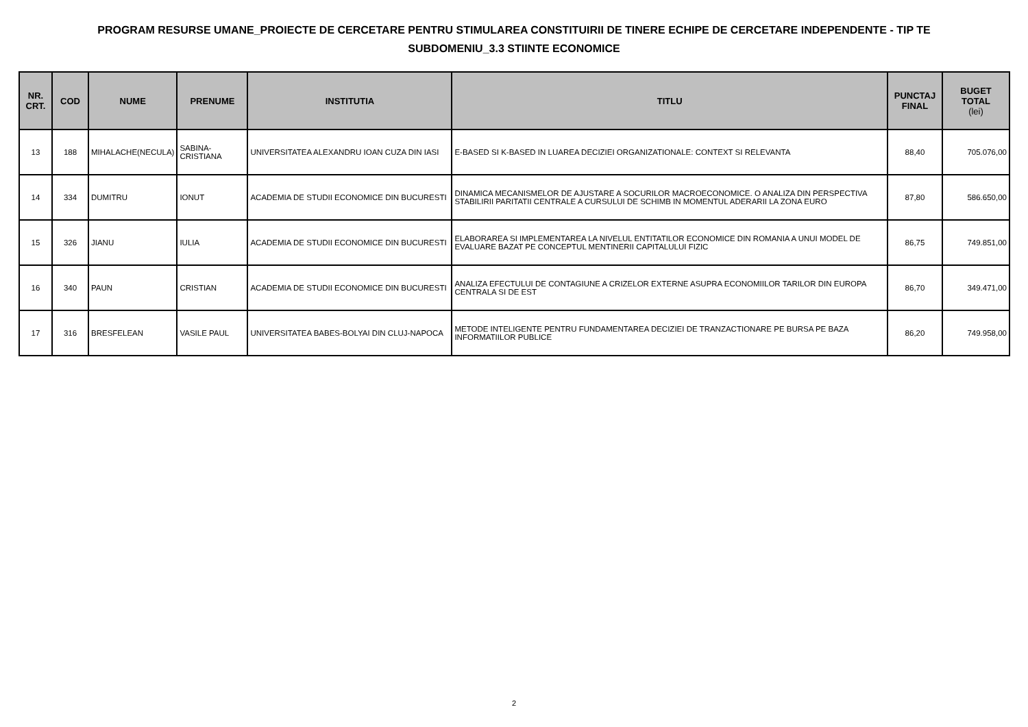PROGRAM RESURSE UMANE_PROIECTE DE CERCETARE PENTRU STIMULAREA CONSTITUIRII DE TINERE ECHIPE DE CERCETARE INDEPENDENTE - TIP TE
SUBDOMENIU_3.3 STIINTE ECONOMICE
| NR. CRT. | COD | NUME | PRENUME | INSTITUTIA | TITLU | PUNCTAJ FINAL | BUGET TOTAL (lei) |
| --- | --- | --- | --- | --- | --- | --- | --- |
| 13 | 188 | MIHALACHE(NECULA) | SABINA-CRISTIANA | UNIVERSITATEA ALEXANDRU IOAN CUZA DIN IASI | E-BASED SI K-BASED IN LUAREA DECIZIEI ORGANIZATIONALE: CONTEXT SI RELEVANTA | 88,40 | 705.076,00 |
| 14 | 334 | DUMITRU | IONUT | ACADEMIA DE STUDII ECONOMICE DIN BUCURESTI | DINAMICA MECANISMELOR DE AJUSTARE A SOCURILOR MACROECONOMICE. O ANALIZA DIN PERSPECTIVA STABILIRII PARITATII CENTRALE A CURSULUI DE SCHIMB IN MOMENTUL ADERARII LA ZONA EURO | 87,80 | 586.650,00 |
| 15 | 326 | JIANU | IULIA | ACADEMIA DE STUDII ECONOMICE DIN BUCURESTI | ELABORAREA SI IMPLEMENTAREA LA NIVELUL ENTITATILOR ECONOMICE DIN ROMANIA A UNUI MODEL DE EVALUARE BAZAT PE CONCEPTUL MENTINERII CAPITALULUI FIZIC | 86,75 | 749.851,00 |
| 16 | 340 | PAUN | CRISTIAN | ACADEMIA DE STUDII ECONOMICE DIN BUCURESTI | ANALIZA EFECTULUI DE CONTAGIUNE A CRIZELOR EXTERNE ASUPRA ECONOMIILOR TARILOR DIN EUROPA CENTRALA SI DE EST | 86,70 | 349.471,00 |
| 17 | 316 | BRESFELEAN | VASILE PAUL | UNIVERSITATEA BABES-BOLYAI DIN CLUJ-NAPOCA | METODE INTELIGENTE PENTRU FUNDAMENTAREA DECIZIEI DE TRANZACTIONARE PE BURSA PE BAZA INFORMATIILOR PUBLICE | 86,20 | 749.958,00 |
2